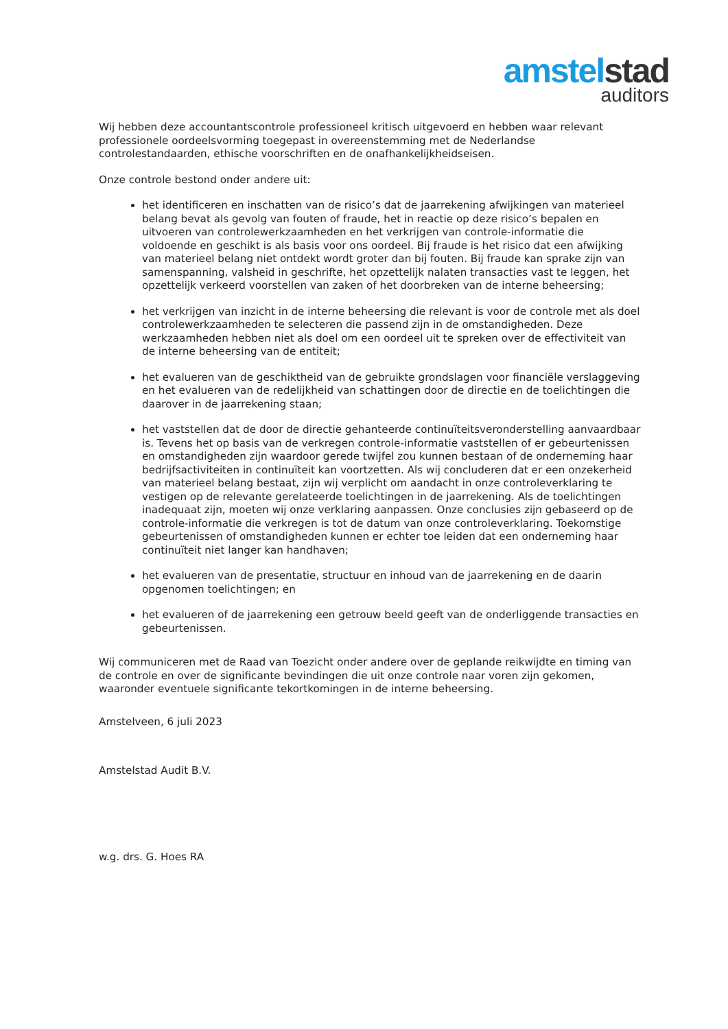amstel stad
auditors
Wij hebben deze accountantscontrole professioneel kritisch uitgevoerd en hebben waar relevant professionele oordeelsvorming toegepast in overeenstemming met de Nederlandse controlestandaarden, ethische voorschriften en de onafhankelijkheidseisen.
Onze controle bestond onder andere uit:
het identificeren en inschatten van de risico’s dat de jaarrekening afwijkingen van materieel belang bevat als gevolg van fouten of fraude, het in reactie op deze risico’s bepalen en uitvoeren van controlewerkzaamheden en het verkrijgen van controle-informatie die voldoende en geschikt is als basis voor ons oordeel. Bij fraude is het risico dat een afwijking van materieel belang niet ontdekt wordt groter dan bij fouten. Bij fraude kan sprake zijn van samenspanning, valsheid in geschrifte, het opzettelijk nalaten transacties vast te leggen, het opzettelijk verkeerd voorstellen van zaken of het doorbreken van de interne beheersing;
het verkrijgen van inzicht in de interne beheersing die relevant is voor de controle met als doel controlewerkzaamheden te selecteren die passend zijn in de omstandigheden. Deze werkzaamheden hebben niet als doel om een oordeel uit te spreken over de effectiviteit van de interne beheersing van de entiteit;
het evalueren van de geschiktheid van de gebruikte grondslagen voor financiële verslaggeving en het evalueren van de redelijkheid van schattingen door de directie en de toelichtingen die daarover in de jaarrekening staan;
het vaststellen dat de door de directie gehanteerde continuïteitsveronderstelling aanvaardbaar is. Tevens het op basis van de verkregen controle-informatie vaststellen of er gebeurtenissen en omstandigheden zijn waardoor gerede twijfel zou kunnen bestaan of de onderneming haar bedrijfsactiviteiten in continuïteit kan voortzetten. Als wij concluderen dat er een onzekerheid van materieel belang bestaat, zijn wij verplicht om aandacht in onze controleverklaring te vestigen op de relevante gerelateerde toelichtingen in de jaarrekening. Als de toelichtingen inadequaat zijn, moeten wij onze verklaring aanpassen. Onze conclusies zijn gebaseerd op de controle-informatie die verkregen is tot de datum van onze controleverklaring. Toekomstige gebeurtenissen of omstandigheden kunnen er echter toe leiden dat een onderneming haar continuïteit niet langer kan handhaven;
het evalueren van de presentatie, structuur en inhoud van de jaarrekening en de daarin opgenomen toelichtingen; en
het evalueren of de jaarrekening een getrouw beeld geeft van de onderliggende transacties en gebeurtenissen.
Wij communiceren met de Raad van Toezicht onder andere over de geplande reikwijdte en timing van de controle en over de significante bevindingen die uit onze controle naar voren zijn gekomen, waaronder eventuele significante tekortkomingen in de interne beheersing.
Amstelveen, 6 juli 2023
Amstelstad Audit B.V.
w.g. drs. G. Hoes RA